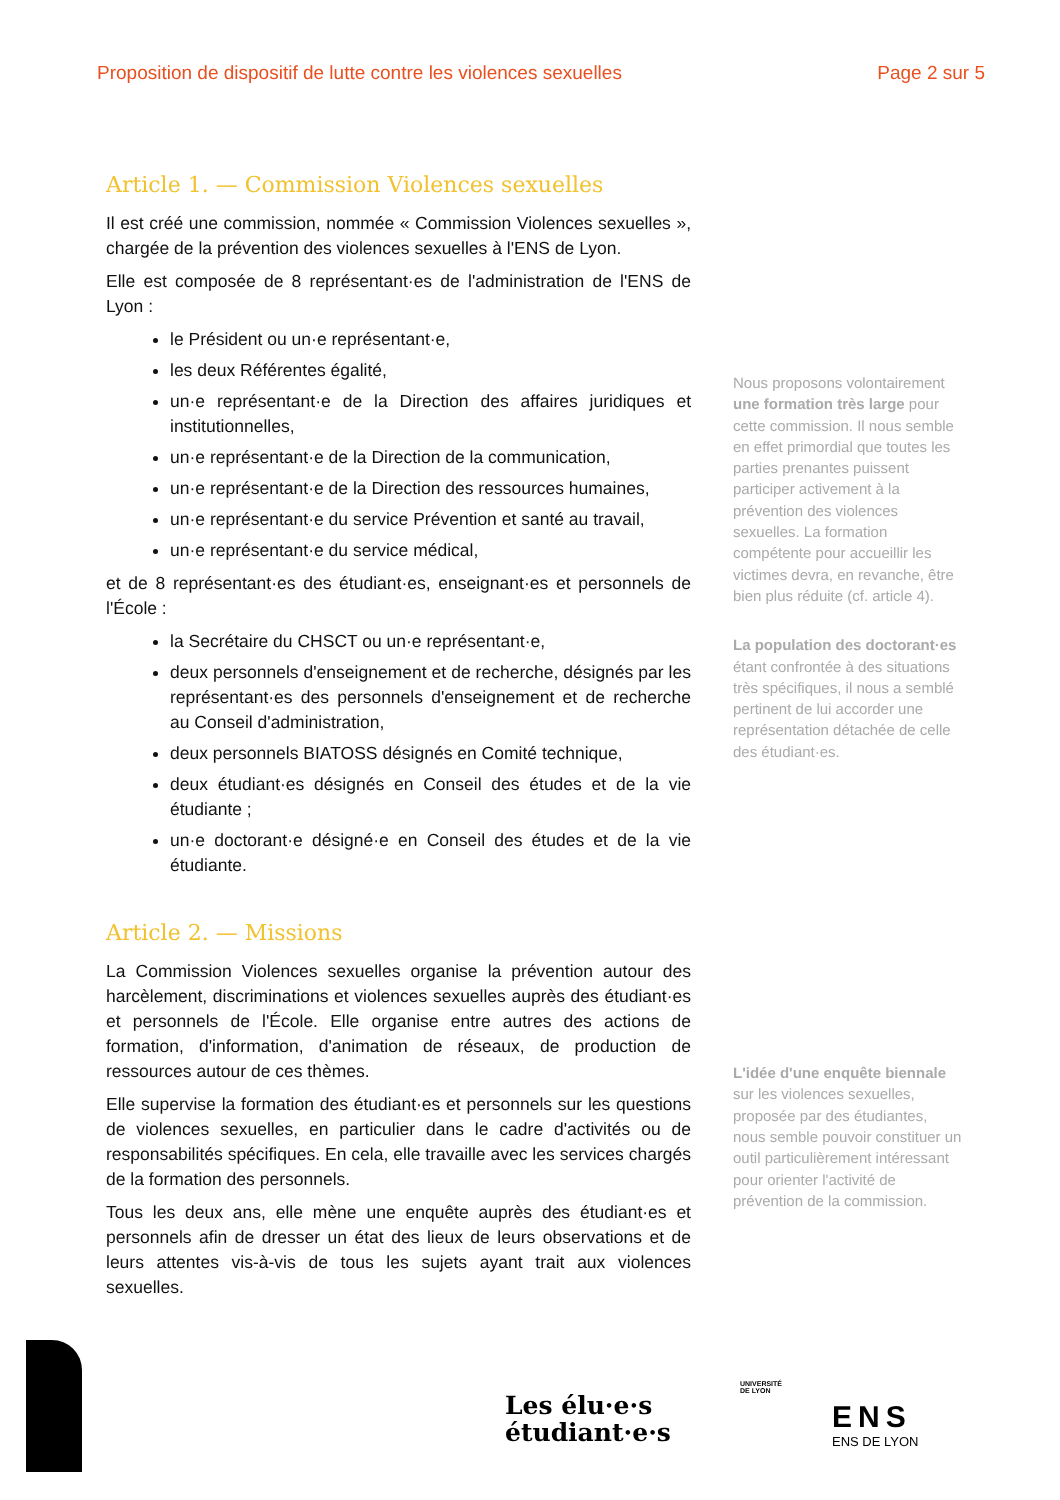Proposition de dispositif de lutte contre les violences sexuelles Page 2 sur 5
Article 1. — Commission Violences sexuelles
Il est créé une commission, nommée « Commission Violences sexuelles », chargée de la prévention des violences sexuelles à l'ENS de Lyon.
Elle est composée de 8 représentant·es de l'administration de l'ENS de Lyon :
le Président ou un·e représentant·e,
les deux Référentes égalité,
un·e représentant·e de la Direction des affaires juridiques et institutionnelles,
un·e représentant·e de la Direction de la communication,
un·e représentant·e de la Direction des ressources humaines,
un·e représentant·e du service Prévention et santé au travail,
un·e représentant·e du service médical,
et de 8 représentant·es des étudiant·es, enseignant·es et personnels de l'École :
la Secrétaire du CHSCT ou un·e représentant·e,
deux personnels d'enseignement et de recherche, désignés par les représentant·es des personnels d'enseignement et de recherche au Conseil d'administration,
deux personnels BIATOSS désignés en Comité technique,
deux étudiant·es désignés en Conseil des études et de la vie étudiante ;
un·e doctorant·e désigné·e en Conseil des études et de la vie étudiante.
Article 2. — Missions
La Commission Violences sexuelles organise la prévention autour des harcèlement, discriminations et violences sexuelles auprès des étudiant·es et personnels de l'École. Elle organise entre autres des actions de formation, d'information, d'animation de réseaux, de production de ressources autour de ces thèmes.
Elle supervise la formation des étudiant·es et personnels sur les questions de violences sexuelles, en particulier dans le cadre d'activités ou de responsabilités spécifiques. En cela, elle travaille avec les services chargés de la formation des personnels.
Tous les deux ans, elle mène une enquête auprès des étudiant·es et personnels afin de dresser un état des lieux de leurs observations et de leurs attentes vis-à-vis de tous les sujets ayant trait aux violences sexuelles.
Nous proposons volontairement une formation très large pour cette commission. Il nous semble en effet primordial que toutes les parties prenantes puissent participer activement à la prévention des violences sexuelles. La formation compétente pour accueillir les victimes devra, en revanche, être bien plus réduite (cf. article 4).
La population des doctorant·es étant confrontée à des situations très spécifiques, il nous a semblé pertinent de lui accorder une représentation détachée de celle des étudiant·es.
L'idée d'une enquête biennale sur les violences sexuelles, proposée par des étudiantes, nous semble pouvoir constituer un outil particulièrement intéressant pour orienter l'activité de prévention de la commission.
Les élu·e·s
étudiant·e·s
UNIVERSITÉ
DE LYON
ENS
ENS DE LYON